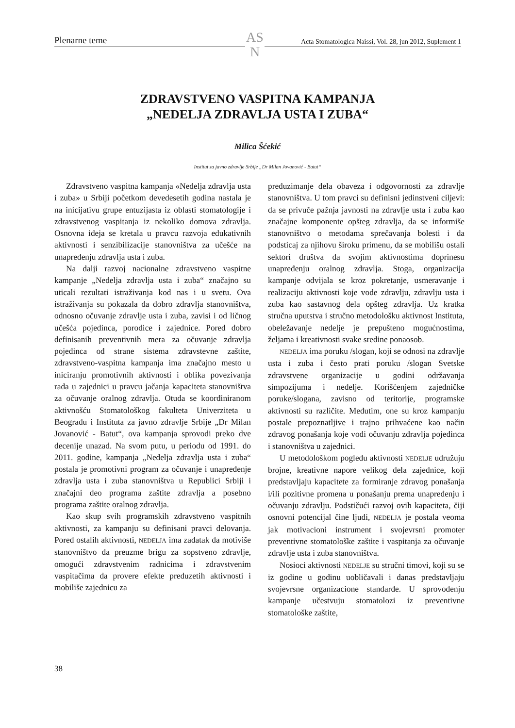Plenarne teme Acta Stomatologica Naissi, Vol. 28, jun 2012, Suplement 1
AS
N
ZDRAVSTVENO VASPITNA KAMPANJA
„NEDELJA ZDRAVLJA USTA I ZUBA“
Milica Šćekić
Institut za javno zdravlje Srbije „Dr Milan Jovanović - Batut“
Zdravstveno vaspitna kampanja «Nedelja zdravlja usta i zuba» u Srbiji početkom devedesetih godina nastala je na inicijativu grupe entuzijasta iz oblasti stomatologije i zdravstvenog vaspitanja iz nekoliko domova zdravlja. Osnovna ideja se kretala u pravcu razvoja edukativnih aktivnosti i senzibilizacije stanovništva za učešće na unapređenju zdravlja usta i zuba.
Na dalji razvoj nacionalne zdravstveno vaspitne kampanje „Nedelja zdravlja usta i zuba“ značajno su uticali rezultati istraživanja kod nas i u svetu. Ova istraživanja su pokazala da dobro zdravlja stanovništva, odnosno očuvanje zdravlje usta i zuba, zavisi i od ličnog učešća pojedinca, porodice i zajednice. Pored dobro definisanih preventivnih mera za očuvanje zdravlja pojedinca od strane sistema zdravstevne zaštite, zdravstveno-vaspitna kampanja ima značajno mesto u iniciranju promotivnih aktivnosti i oblika povezivanja rada u zajednici u pravcu jačanja kapaciteta stanovništva za očuvanje oralnog zdravlja. Otuda se koordiniranom aktivnošću Stomatološkog fakulteta Univerziteta u Beogradu i Instituta za javno zdravlje Srbije „Dr Milan Jovanović - Batut“, ova kampanja sprovodi preko dve decenije unazad. Na svom putu, u periodu od 1991. do 2011. godine, kampanja „Nedelja zdravlja usta i zuba“ postala je promotivni program za očuvanje i unapređenje zdravlja usta i zuba stanovništva u Republici Srbiji i značajni deo programa zaštite zdravlja a posebno programa zaštite oralnog zdravlja.
Kao skup svih programskih zdravstveno vaspitnih aktivnosti, za kampanju su definisani pravci delovanja. Pored ostalih aktivnosti, NEDELJA ima zadatak da motiviše stanovništvo da preuzme brigu za sopstveno zdravlje, omogući zdravstvenim radnicima i zdravstvenim vaspitačima da provere efekte preduzetih aktivnosti i mobiliše zajednicu za
preduzimanje dela obaveza i odgovornosti za zdravlje stanovništva. U tom pravci su definisni jedinstveni ciljevi: da se privuče pažnja javnosti na zdravlje usta i zuba kao značajne komponente opšteg zdravlja, da se informiše stanovništvo o metodama sprečavanja bolesti i da podsticaj za njihovu široku primenu, da se mobilišu ostali sektori društva da svojim aktivnostima doprinesu unapređenju oralnog zdravlja. Stoga, organizacija kampanje odvijala se kroz pokretanje, usmeravanje i realizaciju aktivnosti koje vode zdravlju, zdravlju usta i zuba kao sastavnog dela opšteg zdravlja. Uz kratka stručna uputstva i stručno metodološku aktivnost Instituta, obeležavanje nedelje je prepušteno mogućnostima, željama i kreativnosti svake sredine ponaosob.
NEDELJA ima poruku /slogan, koji se odnosi na zdravlje usta i zuba i često prati poruku /slogan Svetske zdravstvene organizacije u godini održavanja simpozijuma i nedelje. Korišćenjem zajedničke poruke/slogana, zavisno od teritorije, programske aktivnosti su različite. Međutim, one su kroz kampanju postale prepoznatljive i trajno prihvaćene kao način zdravog ponašanja koje vodi očuvanju zdravlja pojedinca i stanovništva u zajednici.
U metodološkom pogledu aktivnosti NEDELJE udružuju brojne, kreativne napore velikog dela zajednice, koji predstavljaju kapacitete za formiranje zdravog ponašanja i/ili pozitivne promena u ponašanju prema unapređenju i očuvanju zdravlju. Podstičući razvoj ovih kapaciteta, čiji osnovni potencijal čine ljudi, NEDELJA je postala veoma jak motivacioni instrument i svojevrsni promoter preventivne stomatološke zaštite i vaspitanja za očuvanje zdravlje usta i zuba stanovništva.
Nosioci aktivnosti NEDELJE su stručni timovi, koji su se iz godine u godinu uobličavali i danas predstavljaju svojevrsne organizacione standarde. U sprovođenju kampanje učestvuju stomatolozi iz preventivne stomatološke zaštite,
38